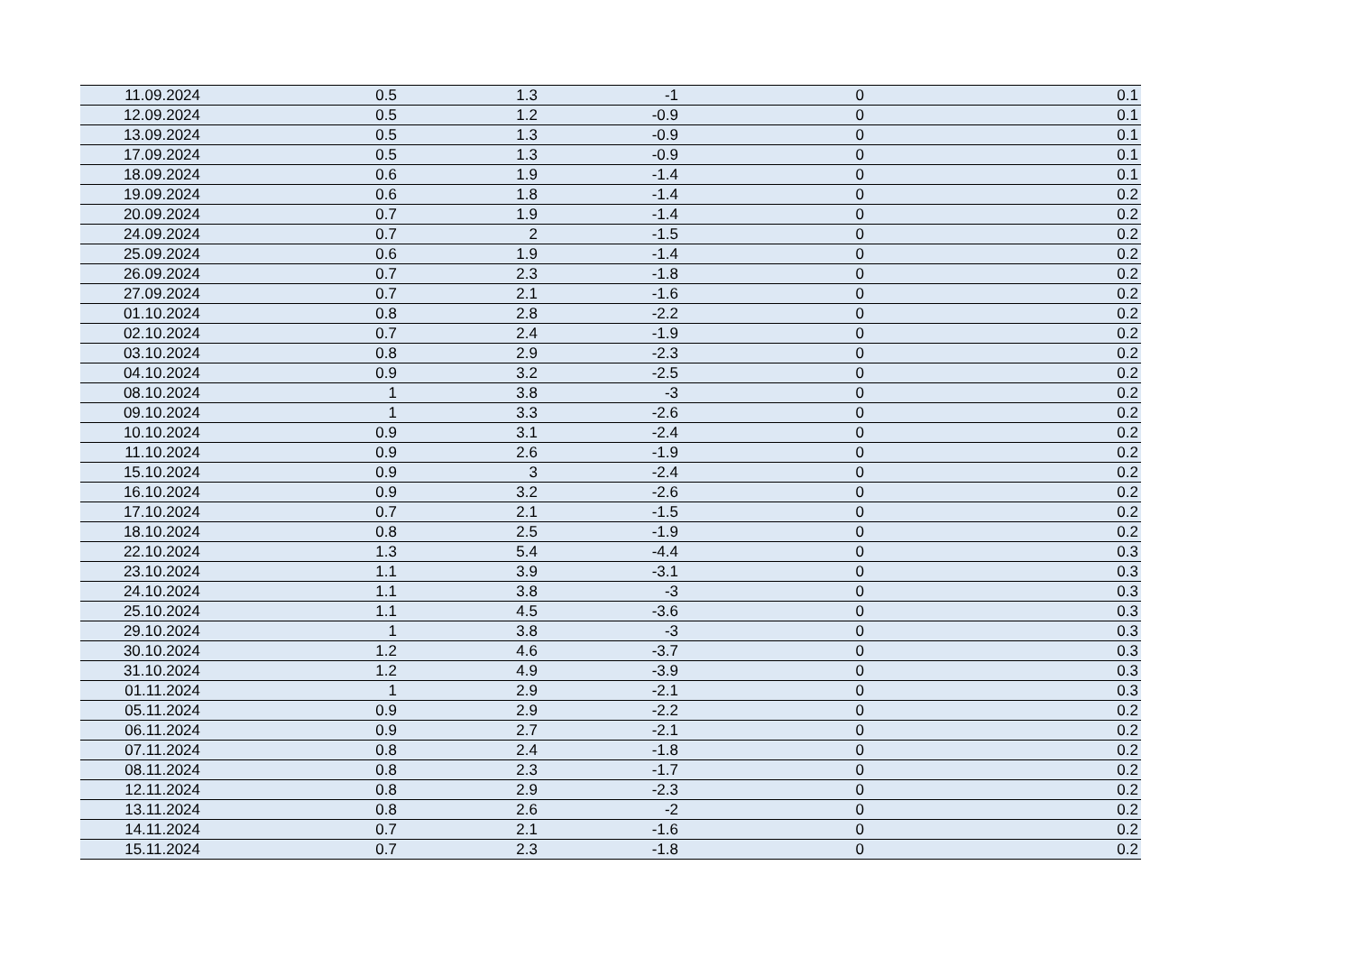| 11.09.2024 | 0.5 | 1.3 | -1 | 0 | 0.1 |
| 12.09.2024 | 0.5 | 1.2 | -0.9 | 0 | 0.1 |
| 13.09.2024 | 0.5 | 1.3 | -0.9 | 0 | 0.1 |
| 17.09.2024 | 0.5 | 1.3 | -0.9 | 0 | 0.1 |
| 18.09.2024 | 0.6 | 1.9 | -1.4 | 0 | 0.1 |
| 19.09.2024 | 0.6 | 1.8 | -1.4 | 0 | 0.2 |
| 20.09.2024 | 0.7 | 1.9 | -1.4 | 0 | 0.2 |
| 24.09.2024 | 0.7 | 2 | -1.5 | 0 | 0.2 |
| 25.09.2024 | 0.6 | 1.9 | -1.4 | 0 | 0.2 |
| 26.09.2024 | 0.7 | 2.3 | -1.8 | 0 | 0.2 |
| 27.09.2024 | 0.7 | 2.1 | -1.6 | 0 | 0.2 |
| 01.10.2024 | 0.8 | 2.8 | -2.2 | 0 | 0.2 |
| 02.10.2024 | 0.7 | 2.4 | -1.9 | 0 | 0.2 |
| 03.10.2024 | 0.8 | 2.9 | -2.3 | 0 | 0.2 |
| 04.10.2024 | 0.9 | 3.2 | -2.5 | 0 | 0.2 |
| 08.10.2024 | 1 | 3.8 | -3 | 0 | 0.2 |
| 09.10.2024 | 1 | 3.3 | -2.6 | 0 | 0.2 |
| 10.10.2024 | 0.9 | 3.1 | -2.4 | 0 | 0.2 |
| 11.10.2024 | 0.9 | 2.6 | -1.9 | 0 | 0.2 |
| 15.10.2024 | 0.9 | 3 | -2.4 | 0 | 0.2 |
| 16.10.2024 | 0.9 | 3.2 | -2.6 | 0 | 0.2 |
| 17.10.2024 | 0.7 | 2.1 | -1.5 | 0 | 0.2 |
| 18.10.2024 | 0.8 | 2.5 | -1.9 | 0 | 0.2 |
| 22.10.2024 | 1.3 | 5.4 | -4.4 | 0 | 0.3 |
| 23.10.2024 | 1.1 | 3.9 | -3.1 | 0 | 0.3 |
| 24.10.2024 | 1.1 | 3.8 | -3 | 0 | 0.3 |
| 25.10.2024 | 1.1 | 4.5 | -3.6 | 0 | 0.3 |
| 29.10.2024 | 1 | 3.8 | -3 | 0 | 0.3 |
| 30.10.2024 | 1.2 | 4.6 | -3.7 | 0 | 0.3 |
| 31.10.2024 | 1.2 | 4.9 | -3.9 | 0 | 0.3 |
| 01.11.2024 | 1 | 2.9 | -2.1 | 0 | 0.3 |
| 05.11.2024 | 0.9 | 2.9 | -2.2 | 0 | 0.2 |
| 06.11.2024 | 0.9 | 2.7 | -2.1 | 0 | 0.2 |
| 07.11.2024 | 0.8 | 2.4 | -1.8 | 0 | 0.2 |
| 08.11.2024 | 0.8 | 2.3 | -1.7 | 0 | 0.2 |
| 12.11.2024 | 0.8 | 2.9 | -2.3 | 0 | 0.2 |
| 13.11.2024 | 0.8 | 2.6 | -2 | 0 | 0.2 |
| 14.11.2024 | 0.7 | 2.1 | -1.6 | 0 | 0.2 |
| 15.11.2024 | 0.7 | 2.3 | -1.8 | 0 | 0.2 |